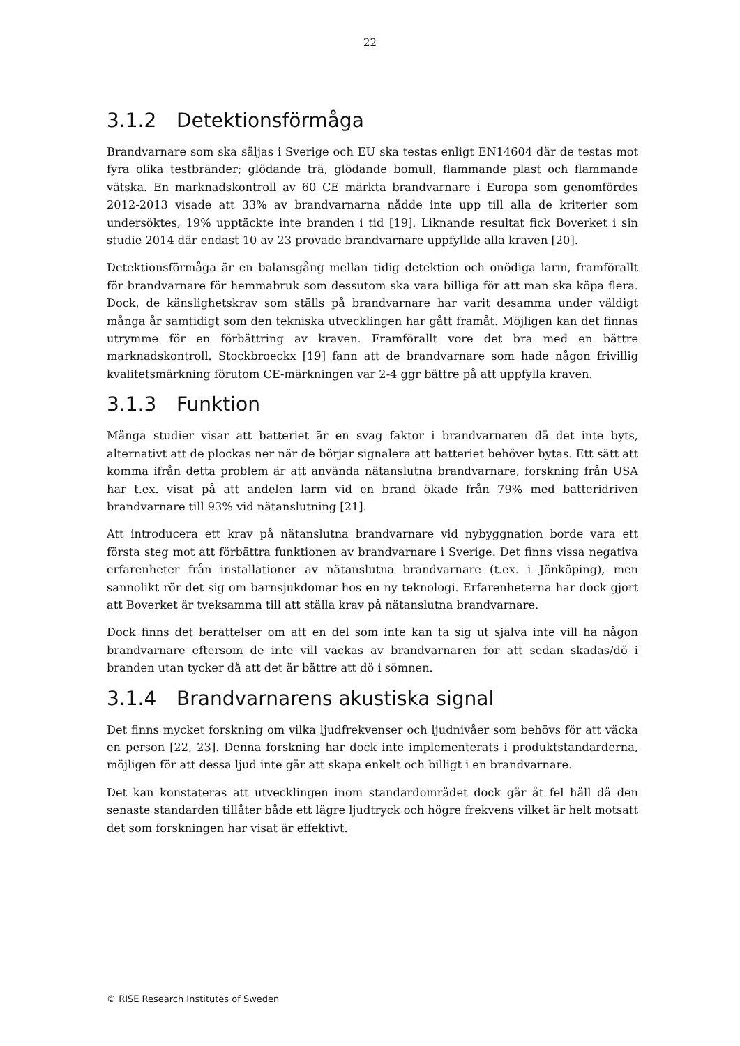22
3.1.2 Detektionsförmåga
Brandvarnare som ska säljas i Sverige och EU ska testas enligt EN14604 där de testas mot fyra olika testbränder; glödande trä, glödande bomull, flammande plast och flammande vätska. En marknadskontroll av 60 CE märkta brandvarnare i Europa som genomfördes 2012-2013 visade att 33% av brandvarnarna nådde inte upp till alla de kriterier som undersöktes, 19% upptäckte inte branden i tid [19]. Liknande resultat fick Boverket i sin studie 2014 där endast 10 av 23 provade brandvarnare uppfyllde alla kraven [20].
Detektionsförmåga är en balansgång mellan tidig detektion och onödiga larm, framförallt för brandvarnare för hemmabruk som dessutom ska vara billiga för att man ska köpa flera. Dock, de känslighetskrav som ställs på brandvarnare har varit desamma under väldigt många år samtidigt som den tekniska utvecklingen har gått framåt. Möjligen kan det finnas utrymme för en förbättring av kraven. Framförallt vore det bra med en bättre marknadskontroll. Stockbroeckx [19] fann att de brandvarnare som hade någon frivillig kvalitetsmärkning förutom CE-märkningen var 2-4 ggr bättre på att uppfylla kraven.
3.1.3 Funktion
Många studier visar att batteriet är en svag faktor i brandvarnaren då det inte byts, alternativt att de plockas ner när de börjar signalera att batteriet behöver bytas. Ett sätt att komma ifrån detta problem är att använda nätanslutna brandvarnare, forskning från USA har t.ex. visat på att andelen larm vid en brand ökade från 79% med batteridriven brandvarnare till 93% vid nätanslutning [21].
Att introducera ett krav på nätanslutna brandvarnare vid nybyggnation borde vara ett första steg mot att förbättra funktionen av brandvarnare i Sverige. Det finns vissa negativa erfarenheter från installationer av nätanslutna brandvarnare (t.ex. i Jönköping), men sannolikt rör det sig om barnsjukdomar hos en ny teknologi. Erfarenheterna har dock gjort att Boverket är tveksamma till att ställa krav på nätanslutna brandvarnare.
Dock finns det berättelser om att en del som inte kan ta sig ut själva inte vill ha någon brandvarnare eftersom de inte vill väckas av brandvarnaren för att sedan skadas/dö i branden utan tycker då att det är bättre att dö i sömnen.
3.1.4 Brandvarnarens akustiska signal
Det finns mycket forskning om vilka ljudfrekvenser och ljudnivåer som behövs för att väcka en person [22, 23]. Denna forskning har dock inte implementerats i produktstandarderna, möjligen för att dessa ljud inte går att skapa enkelt och billigt i en brandvarnare.
Det kan konstateras att utvecklingen inom standardområdet dock går åt fel håll då den senaste standarden tillåter både ett lägre ljudtryck och högre frekvens vilket är helt motsatt det som forskningen har visat är effektivt.
© RISE Research Institutes of Sweden